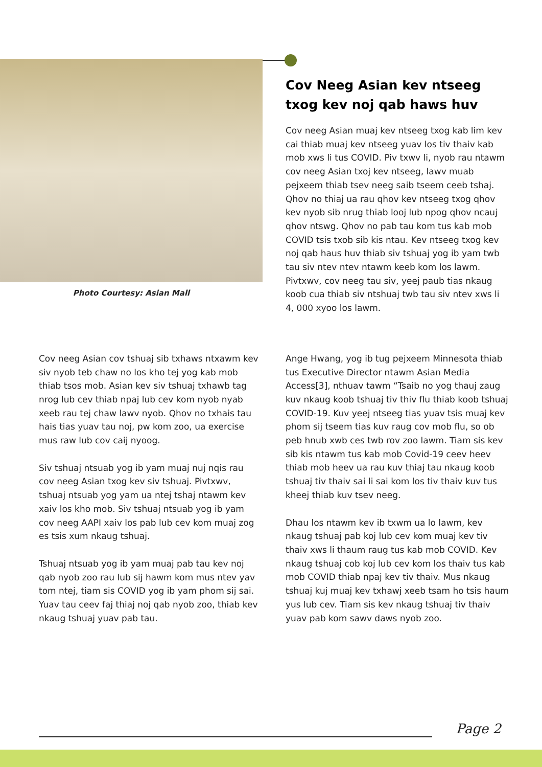Photo Courtesy: Asian Mall
Cov Neeg Asian kev ntseeg txog kev noj qab haws huv
Cov neeg Asian muaj kev ntseeg txog kab lim kev cai thiab muaj kev ntseeg yuav los tiv thaiv kab mob xws li tus COVID. Piv txwv li, nyob rau ntawm cov neeg Asian txoj kev ntseeg, lawv muab pejxeem thiab tsev neeg saib tseem ceeb tshaj. Qhov no thiaj ua rau qhov kev ntseeg txog qhov kev nyob sib nrug thiab looj lub npog qhov ncauj qhov ntswg. Qhov no pab tau kom tus kab mob COVID tsis txob sib kis ntau. Kev ntseeg txog kev noj qab haus huv thiab siv tshuaj yog ib yam twb tau siv ntev ntev ntawm keeb kom los lawm. Pivtxwv, cov neeg tau siv, yeej paub tias nkaug koob cua thiab siv ntshuaj twb tau siv ntev xws li 4, 000 xyoo los lawm.
Cov neeg Asian cov tshuaj sib txhaws ntxawm kev siv nyob teb chaw no los kho tej yog kab mob thiab tsos mob. Asian kev siv tshuaj txhawb tag nrog lub cev thiab npaj lub cev kom nyob nyab xeeb rau tej chaw lawv nyob. Qhov no txhais tau hais tias yuav tau noj, pw kom zoo, ua exercise mus raw lub cov caij nyoog.
Siv tshuaj ntsuab yog ib yam muaj nuj nqis rau cov neeg Asian txog kev siv tshuaj. Pivtxwv, tshuaj ntsuab yog yam ua ntej tshaj ntawm kev xaiv los kho mob. Siv tshuaj ntsuab yog ib yam cov neeg AAPI xaiv los pab lub cev kom muaj zog es tsis xum nkaug tshuaj.
Tshuaj ntsuab yog ib yam muaj pab tau kev noj qab nyob zoo rau lub sij hawm kom mus ntev yav tom ntej, tiam sis COVID yog ib yam phom sij sai. Yuav tau ceev faj thiaj noj qab nyob zoo, thiab kev nkaug tshuaj yuav pab tau.
Ange Hwang, yog ib tug pejxeem Minnesota thiab tus Executive Director ntawm Asian Media Access[3], nthuav tawm “Tsaib no yog thauj zaug kuv nkaug koob tshuaj tiv thiv flu thiab koob tshuaj COVID-19. Kuv yeej ntseeg tias yuav tsis muaj kev phom sij tseem tias kuv raug cov mob flu, so ob peb hnub xwb ces twb rov zoo lawm. Tiam sis kev sib kis ntawm tus kab mob Covid-19 ceev heev thiab mob heev ua rau kuv thiaj tau nkaug koob tshuaj tiv thaiv sai li sai kom los tiv thaiv kuv tus kheej thiab kuv tsev neeg.
Dhau los ntawm kev ib txwm ua lo lawm, kev nkaug tshuaj pab koj lub cev kom muaj kev tiv thaiv xws li thaum raug tus kab mob COVID. Kev nkaug tshuaj cob koj lub cev kom los thaiv tus kab mob COVID thiab npaj kev tiv thaiv. Mus nkaug tshuaj kuj muaj kev txhawj xeeb tsam ho tsis haum yus lub cev. Tiam sis kev nkaug tshuaj tiv thaiv yuav pab kom sawv daws nyob zoo.
Page 2